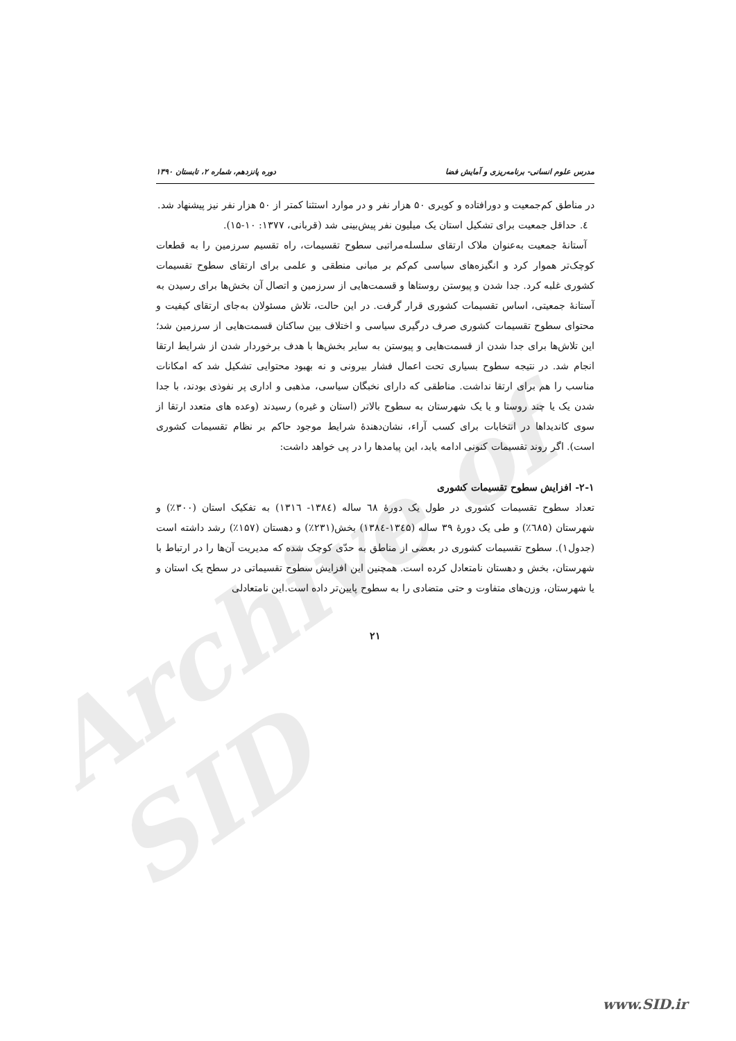Archive of SID
مدرس علوم انسانی- برنامه‌ریزی و آمایش فضا دوره پانزدهم، شماره ۲، تابستان ۱۳۹۰
در مناطق کم‌جمعیت و دورافتاده و کویری ۵۰ هزار نفر و در موارد استثنا کمتر از ۵۰ هزار نفر نیز پیشنهاد شد.
٤. حداقل جمعیت برای تشکیل استان یک میلیون نفر پیش‌بینی شد (قربانی، ۱۳۷۷: ۱۰-۱۵).
آستانهٔ جمعیت به‌عنوان ملاک ارتقای سلسله‌مراتبی سطوح تقسیمات، راه تقسیم سرزمین را به قطعات کوچک‌تر هموار کرد و انگیزه‌های سیاسی کم‌کم بر مبانی منطقی و علمی برای ارتقای سطوح تقسیمات کشوری غلبه کرد. جدا شدن و پیوستن روستاها و قسمت‌هایی از سرزمین و اتصال آن بخش‌ها برای رسیدن به آستانهٔ جمعیتی، اساس تقسیمات کشوری قرار گرفت. در این حالت، تلاش مسئولان به‌جای ارتقای کیفیت و محتوای سطوح تقسیمات کشوری صرف درگیری سیاسی و اختلاف بین ساکنان قسمت‌هایی از سرزمین شد؛ این تلاش‌ها برای جدا شدن از قسمت‌هایی و پیوستن به سایر بخش‌ها با هدف برخوردار شدن از شرایط ارتقا انجام شد. در نتیجه سطوح بسیاری تحت اعمال فشار بیرونی و نه بهبود محتوایی تشکیل شد که امکانات مناسب را هم برای ارتقا نداشت. مناطقی که دارای نخبگان سیاسی، مذهبی و اداری پر نفوذی بودند، با جدا شدن یک یا چند روستا و یا یک شهرستان به سطوح بالاتر (استان و غیره) رسیدند (وعده های متعدد ارتقا از سوی کاندیداها در انتخابات برای کسب آراء، نشان‌دهندهٔ شرایط موجود حاکم بر نظام تقسیمات کشوری است). اگر روند تقسیمات کنونی ادامه یابد، این پیامدها را در پی خواهد داشت:
۲-۱- افزایش سطوح تقسیمات کشوری
تعداد سطوح تقسیمات کشوری در طول یک دورهٔ ٦٨ ساله (۱۳۸٤- ۱۳۱٦) به تفکیک استان (۳۰۰٪) و شهرستان (٦۸۵٪) و طی یک دورهٔ ۳۹ ساله (۱۳٤۵-۱۳۸٤) بخش(۲۳۱٪) و دهستان (۱۵۷٪) رشد داشته است (جدول۱). سطوح تقسیمات کشوری در بعضی از مناطق به حدّی کوچک شده که مدیریت آن‌ها را در ارتباط با شهرستان، بخش و دهستان نامتعادل کرده است. همچنین این افزایش سطوح تقسیماتی در سطح یک استان و یا شهرستان، وزن‌های متفاوت و حتی متضادی را به سطوح پایین‌تر داده است.این نامتعادلی
۲۱
www.SID.ir